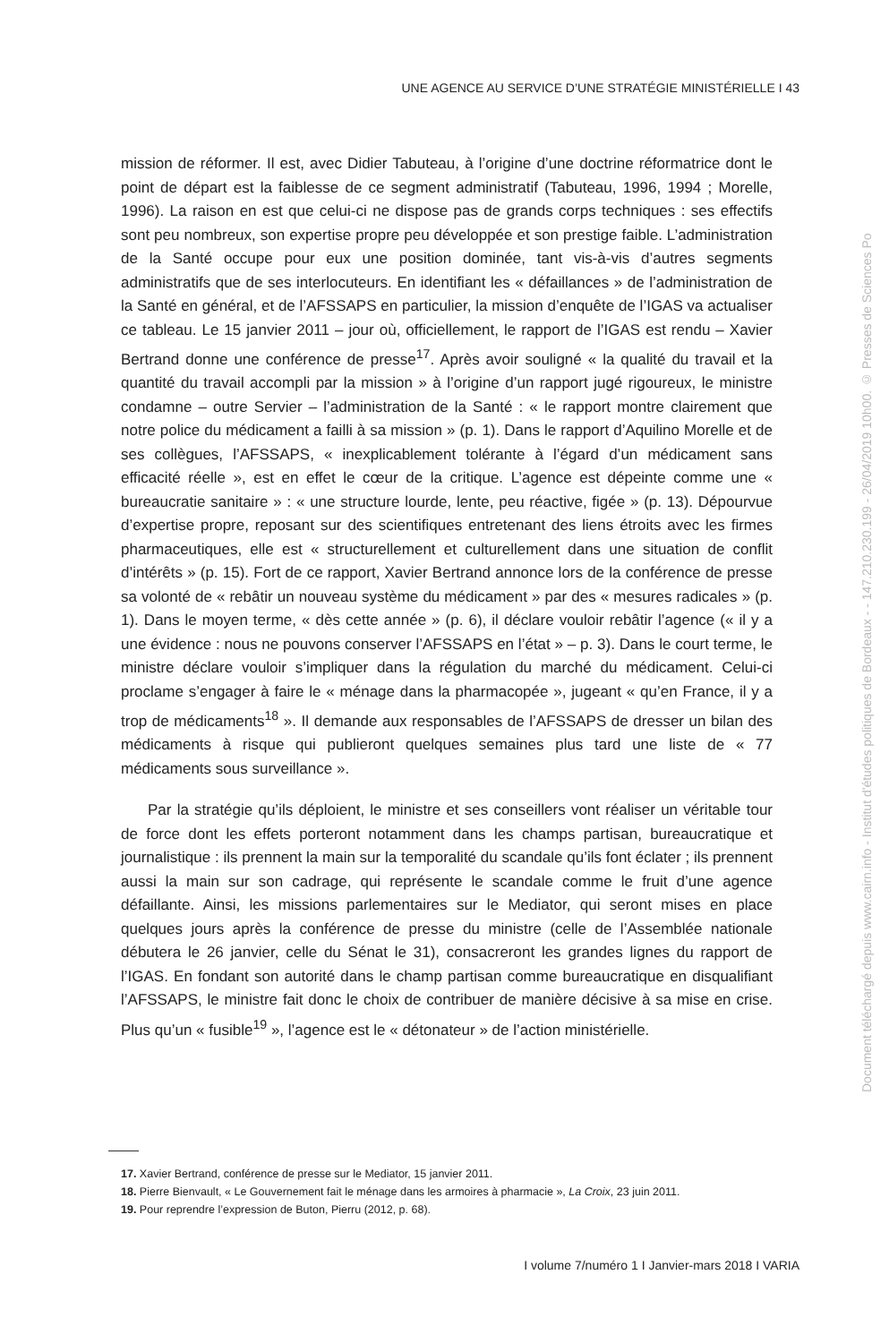UNE AGENCE AU SERVICE D’UNE STRATÉGIE MINISTÉRIELLE I 43
mission de réformer. Il est, avec Didier Tabuteau, à l’origine d’une doctrine réformatrice dont le point de départ est la faiblesse de ce segment administratif (Tabuteau, 1996, 1994 ; Morelle, 1996). La raison en est que celui-ci ne dispose pas de grands corps techniques : ses effectifs sont peu nombreux, son expertise propre peu développée et son prestige faible. L’administration de la Santé occupe pour eux une position dominée, tant vis-à-vis d’autres segments administratifs que de ses interlocuteurs. En identifiant les « défaillances » de l’administration de la Santé en général, et de l’AFSSAPS en particulier, la mission d’enquête de l’IGAS va actualiser ce tableau. Le 15 janvier 2011 – jour où, officiellement, le rapport de l’IGAS est rendu – Xavier Bertrand donne une conférence de presse<sup>17</sup>. Après avoir souligné « la qualité du travail et la quantité du travail accompli par la mission » à l’origine d’un rapport jugé rigoureux, le ministre condamne – outre Servier – l’administration de la Santé : « le rapport montre clairement que notre police du médicament a failli à sa mission » (p. 1). Dans le rapport d’Aquilino Morelle et de ses collègues, l’AFSSAPS, « inexplicablement tolérante à l’égard d’un médicament sans efficacité réelle », est en effet le cœur de la critique. L’agence est dépeinte comme une « bureaucratie sanitaire » : « une structure lourde, lente, peu réactive, figée » (p. 13). Dépourvue d’expertise propre, reposant sur des scientifiques entretenant des liens étroits avec les firmes pharmaceutiques, elle est « structurellement et culturellement dans une situation de conflit d’intérêts » (p. 15). Fort de ce rapport, Xavier Bertrand annonce lors de la conférence de presse sa volonté de « rebâtir un nouveau système du médicament » par des « mesures radicales » (p. 1). Dans le moyen terme, « dès cette année » (p. 6), il déclare vouloir rebâtir l’agence (« il y a une évidence : nous ne pouvons conserver l’AFSSAPS en l’état » – p. 3). Dans le court terme, le ministre déclare vouloir s’impliquer dans la régulation du marché du médicament. Celui-ci proclame s’engager à faire le « ménage dans la pharmacopée », jugeant « qu’en France, il y a trop de médicaments<sup>18</sup> ». Il demande aux responsables de l’AFSSAPS de dresser un bilan des médicaments à risque qui publieront quelques semaines plus tard une liste de « 77 médicaments sous surveillance ».
Par la stratégie qu’ils déploient, le ministre et ses conseillers vont réaliser un véritable tour de force dont les effets porteront notamment dans les champs partisan, bureaucratique et journalistique : ils prennent la main sur la temporalité du scandale qu’ils font éclater ; ils prennent aussi la main sur son cadrage, qui représente le scandale comme le fruit d’une agence défaillante. Ainsi, les missions parlementaires sur le Mediator, qui seront mises en place quelques jours après la conférence de presse du ministre (celle de l’Assemblée nationale débutera le 26 janvier, celle du Sénat le 31), consacreront les grandes lignes du rapport de l’IGAS. En fondant son autorité dans le champ partisan comme bureaucratique en disqualifiant l’AFSSAPS, le ministre fait donc le choix de contribuer de manière décisive à sa mise en crise. Plus qu’un « fusible<sup>19</sup> », l’agence est le « détonateur » de l’action ministérielle.
17. Xavier Bertrand, conférence de presse sur le Mediator, 15 janvier 2011.
18. Pierre Bienvault, « Le Gouvernement fait le ménage dans les armoires à pharmacie », La Croix, 23 juin 2011.
19. Pour reprendre l’expression de Buton, Pierru (2012, p. 68).
I volume 7/numéro 1 I Janvier-mars 2018 I VARIA
Document téléchargé depuis www.cairn.info - Institut d'études politiques de Bordeaux - - 147.210.230.199 - 26/04/2019 10h00. © Presses de Sciences Po